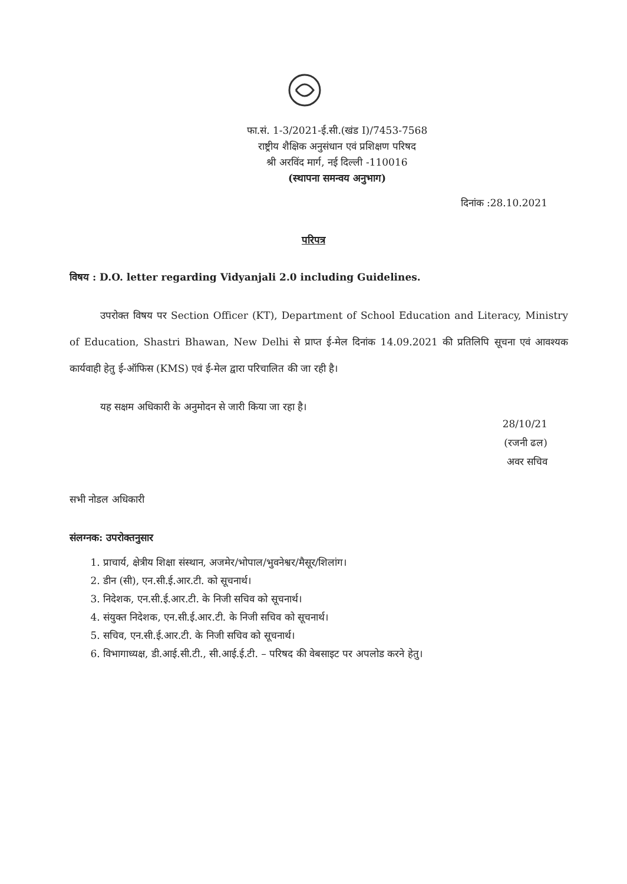फा.सं. 1-3/2021-ई.सी.(खंड I)/7453-7568
राष्ट्रीय शैक्षिक अनुसंधान एवं प्रशिक्षण परिषद
श्री अरविंद मार्ग, नई दिल्ली -110016
(स्थापना समन्वय अनुभाग)
दिनांक :28.10.2021
परिपत्र
विषय : D.O. letter regarding Vidyanjali 2.0 including Guidelines.
उपरोक्त विषय पर Section Officer (KT), Department of School Education and Literacy, Ministry of Education, Shastri Bhawan, New Delhi से प्राप्त ई-मेल दिनांक 14.09.2021 की प्रतिलिपि सूचना एवं आवश्यक कार्यवाही हेतु ई-ऑफिस (KMS) एवं ई-मेल द्वारा परिचालित की जा रही है।
यह सक्षम अधिकारी के अनुमोदन से जारी किया जा रहा है।
28/10/21
(रजनी ढल)
अवर सचिव
सभी नोडल अधिकारी
संलग्नक: उपरोक्तनुसार
1. प्राचार्य, क्षेत्रीय शिक्षा संस्थान, अजमेर/भोपाल/भुवनेश्वर/मैसूर/शिलांग।
2. डीन (सी), एन.सी.ई.आर.टी. को सूचनार्थ।
3. निदेशक, एन.सी.ई.आर.टी. के निजी सचिव को सूचनार्थ।
4. संयुक्त निदेशक, एन.सी.ई.आर.टी. के निजी सचिव को सूचनार्थ।
5. सचिव, एन.सी.ई.आर.टी. के निजी सचिव को सूचनार्थ।
6. विभागाध्यक्ष, डी.आई.सी.टी., सी.आई.ई.टी. – परिषद की वेबसाइट पर अपलोड करने हेतु।